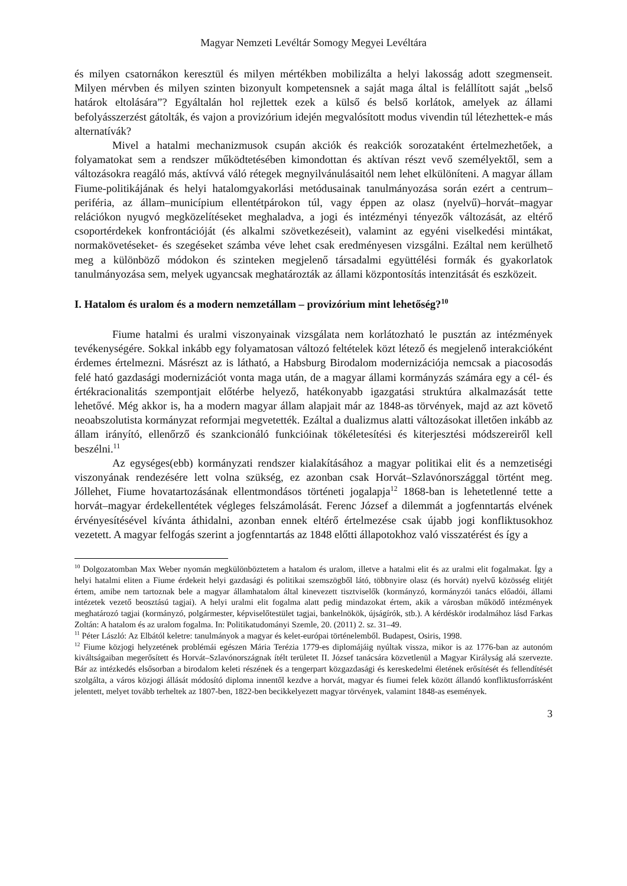Magyar Nemzeti Levéltár Somogy Megyei Levéltára
és milyen csatornákon keresztül és milyen mértékben mobilizálta a helyi lakosság adott szegmenseit. Milyen mérvben és milyen szinten bizonyult kompetensnek a saját maga által is felállított saját „belső határok eltolására”? Egyáltalán hol rejlettek ezek a külső és belső korlátok, amelyek az állami befolyásszerzést gátolták, és vajon a provizórium idején megvalósított modus vivendin túl létezhettek-e más alternatívák?
Mivel a hatalmi mechanizmusok csupán akciók és reakciók sorozataként értelmezhetőek, a folyamatokat sem a rendszer működtetésében kimondottan és aktívan részt vevő személyektől, sem a változásokra reagáló más, aktívvá váló rétegek megnyilvánulásaitól nem lehet elkülöníteni. A magyar állam Fiume-politikájának és helyi hatalomgyakorlási metódusainak tanulmányozása során ezért a centrum–periféria, az állam–municípium ellentétpárokon túl, vagy éppen az olasz (nyelvű)–horvát–magyar relációkon nyugvó megközelítéseket meghaladva, a jogi és intézményi tényezők változását, az eltérő csoportérdekek konfrontációját (és alkalmi szövetkezéseit), valamint az egyéni viselkedési mintákat, normakövetéseket- és szegéseket számba véve lehet csak eredményesen vizsgálni. Ezáltal nem kerülhető meg a különböző módokon és szinteken megjelenő társadalmi együttélési formák és gyakorlatok tanulmányozása sem, melyek ugyancsak meghatározták az állami központosítás intenzitását és eszközeit.
I. Hatalom és uralom és a modern nemzetállam – provizórium mint lehetőség?<sup>10</sup>
Fiume hatalmi és uralmi viszonyainak vizsgálata nem korlátozható le pusztán az intézmények tevékenységére. Sokkal inkább egy folyamatosan változó feltételek közt létező és megjelenő interakcióként érdemes értelmezni. Másrészt az is látható, a Habsburg Birodalom modernizációja nemcsak a piacosodás felé ható gazdasági modernizációt vonta maga után, de a magyar állami kormányzás számára egy a cél- és értékracionalitás szempontjait előtérbe helyező, hatékonyabb igazgatási struktúra alkalmazását tette lehetővé. Még akkor is, ha a modern magyar állam alapjait már az 1848-as törvények, majd az azt követő neoabszolutista kormányzat reformjai megvetették. Ezáltal a dualizmus alatti változásokat illetően inkább az állam irányító, ellenőrző és szankcionáló funkcióinak tökéletesítési és kiterjesztési módszereiről kell beszélni.<sup>11</sup>
Az egységes(ebb) kormányzati rendszer kialakításához a magyar politikai elit és a nemzetiségi viszonyának rendezésére lett volna szükség, ez azonban csak Horvát–Szlavónországgal történt meg. Jóllehet, Fiume hovatartozásának ellentmondásos történeti jogalapja<sup>12</sup> 1868-ban is lehetetlenné tette a horvát–magyar érdekellentétek végleges felszámolását. Ferenc József a dilemmát a jogfenntartás elvének érvényesítésével kívánta áthidalni, azonban ennek eltérő értelmezése csak újabb jogi konfliktusokhoz vezetett. A magyar felfogás szerint a jogfenntartás az 1848 előtti állapotokhoz való visszatérést és így a
<sup>10</sup> Dolgozatomban Max Weber nyomán megkülönböztetem a hatalom és uralom, illetve a hatalmi elit és az uralmi elit fogalmakat. Így a helyi hatalmi eliten a Fiume érdekeit helyi gazdasági és politikai szemszögből látó, többnyire olasz (és horvát) nyelvű közösség elitjét értem, amibe nem tartoznak bele a magyar államhatalom által kinevezett tisztviselők (kormányzó, kormányzói tanács előadói, állami intézetek vezető beosztású tagjai). A helyi uralmi elit fogalma alatt pedig mindazokat értem, akik a városban működő intézmények meghatározó tagjai (kormányzó, polgármester, képviselőtestület tagjai, bankelnökök, újságírók, stb.). A kérdéskör irodalmához lásd Farkas Zoltán: A hatalom és az uralom fogalma. In: Politikatudományi Szemle, 20. (2011) 2. sz. 31–49.
<sup>11</sup> Péter László: Az Elbától keletre: tanulmányok a magyar és kelet-európai történelemből. Budapest, Osiris, 1998.
<sup>12</sup> Fiume közjogi helyzetének problémái egészen Mária Terézia 1779-es diplomájáig nyúltak vissza, mikor is az 1776-ban az autonóm kiváltságaiban megerősített és Horvát–Szlavónországnak ítélt területet II. József tanácsára közvetlenül a Magyar Királyság alá szervezte. Bár az intézkedés elsősorban a birodalom keleti részének és a tengerpart közgazdasági és kereskedelmi életének erősítését és fellendítését szolgálta, a város közjogi állását módosító diploma innentől kezdve a horvát, magyar és fiumei felek között állandó konfliktusforrásként jelentett, melyet tovább terheltek az 1807-ben, 1822-ben becikkelyezett magyar törvények, valamint 1848-as események.
3